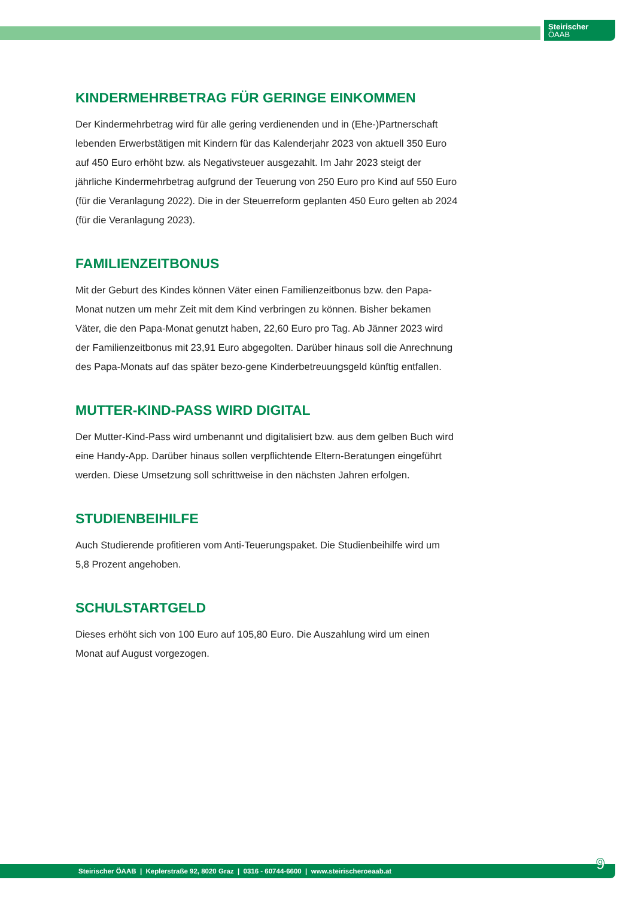Steirischer
ÖAAB
KINDERMEHRBETRAG FÜR GERINGE EINKOMMEN
Der Kindermehrbetrag wird für alle gering verdienenden und in (Ehe-)Partnerschaft lebenden Erwerbstätigen mit Kindern für das Kalenderjahr 2023 von aktuell 350 Euro auf 450 Euro erhöht bzw. als Negativsteuer ausgezahlt. Im Jahr 2023 steigt der jährliche Kindermehrbetrag aufgrund der Teuerung von 250 Euro pro Kind auf 550 Euro (für die Veranlagung 2022). Die in der Steuerreform geplanten 450 Euro gelten ab 2024 (für die Veranlagung 2023).
FAMILIENZEITBONUS
Mit der Geburt des Kindes können Väter einen Familienzeitbonus bzw. den Papa-Monat nutzen um mehr Zeit mit dem Kind verbringen zu können. Bisher bekamen Väter, die den Papa-Monat genutzt haben, 22,60 Euro pro Tag. Ab Jänner 2023 wird der Familienzeitbonus mit 23,91 Euro abgegolten. Darüber hinaus soll die Anrechnung des Papa-Monats auf das später bezo-gene Kinderbetreuungsgeld künftig entfallen.
MUTTER-KIND-PASS WIRD DIGITAL
Der Mutter-Kind-Pass wird umbenannt und digitalisiert bzw. aus dem gelben Buch wird eine Handy-App. Darüber hinaus sollen verpflichtende Eltern-Beratungen eingeführt werden. Diese Umsetzung soll schrittweise in den nächsten Jahren erfolgen.
STUDIENBEIHILFE
Auch Studierende profitieren vom Anti-Teuerungspaket. Die Studienbeihilfe wird um
5,8 Prozent angehoben.
SCHULSTARTGELD
Dieses erhöht sich von 100 Euro auf 105,80 Euro. Die Auszahlung wird um einen Monat auf August vorgezogen.
Steirischer ÖAAB | Keplerstraße 92, 8020 Graz | 0316 - 60744-6600 | www.steirischeroeaab.at 9